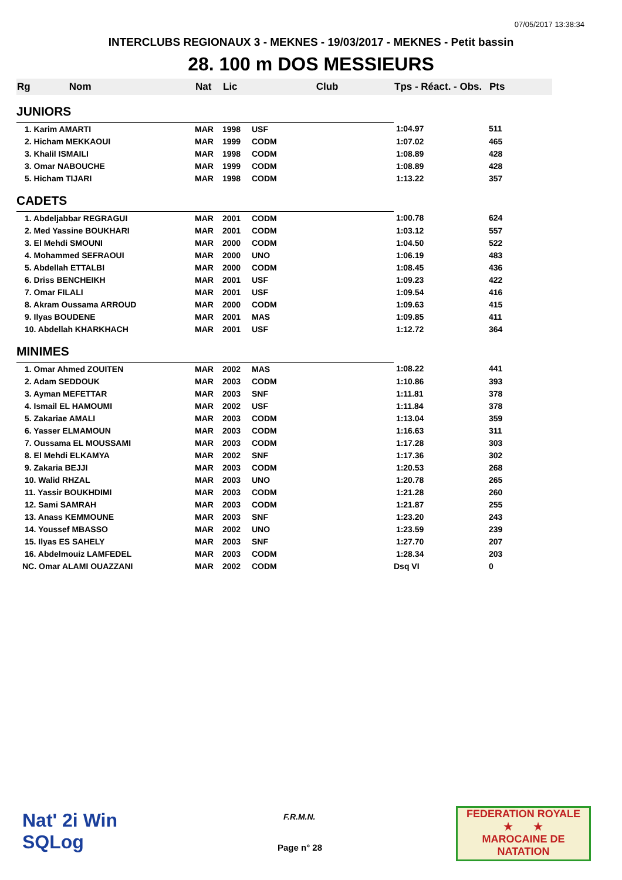07/05/2017 13:38:34
INTERCLUBS REGIONAUX 3 - MEKNES - 19/03/2017 - MEKNES - Petit bassin
28. 100 m DOS MESSIEURS
| Rg Nom | | Nat | Lic | Club | Tps - Réact. - Obs. | Pts |
| --- | --- | --- | --- | --- | --- | --- |
| JUNIORS | | | | | | |
| 1. Karim AMARTI | | MAR | 1998 | USF | 1:04.97 | 511 |
| 2. Hicham MEKKAOUI | | MAR | 1999 | CODM | 1:07.02 | 465 |
| 3. Khalil ISMAILI | | MAR | 1998 | CODM | 1:08.89 | 428 |
| 3. Omar NABOUCHE | | MAR | 1999 | CODM | 1:08.89 | 428 |
| 5. Hicham TIJARI | | MAR | 1998 | CODM | 1:13.22 | 357 |
| CADETS | | | | | | |
| 1. Abdeljabbar REGRAGUI | | MAR | 2001 | CODM | 1:00.78 | 624 |
| 2. Med Yassine BOUKHARI | | MAR | 2001 | CODM | 1:03.12 | 557 |
| 3. El Mehdi SMOUNI | | MAR | 2000 | CODM | 1:04.50 | 522 |
| 4. Mohammed SEFRAOUI | | MAR | 2000 | UNO | 1:06.19 | 483 |
| 5. Abdellah ETTALBI | | MAR | 2000 | CODM | 1:08.45 | 436 |
| 6. Driss BENCHEIKH | | MAR | 2001 | USF | 1:09.23 | 422 |
| 7. Omar FILALI | | MAR | 2001 | USF | 1:09.54 | 416 |
| 8. Akram Oussama ARROUD | | MAR | 2000 | CODM | 1:09.63 | 415 |
| 9. Ilyas BOUDENE | | MAR | 2001 | MAS | 1:09.85 | 411 |
| 10. Abdellah KHARKHACH | | MAR | 2001 | USF | 1:12.72 | 364 |
| MINIMES | | | | | | |
| 1. Omar Ahmed ZOUITEN | | MAR | 2002 | MAS | 1:08.22 | 441 |
| 2. Adam SEDDOUK | | MAR | 2003 | CODM | 1:10.86 | 393 |
| 3. Ayman MEFETTAR | | MAR | 2003 | SNF | 1:11.81 | 378 |
| 4. Ismail EL HAMOUMI | | MAR | 2002 | USF | 1:11.84 | 378 |
| 5. Zakariae AMALI | | MAR | 2003 | CODM | 1:13.04 | 359 |
| 6. Yasser ELMAMOUN | | MAR | 2003 | CODM | 1:16.63 | 311 |
| 7. Oussama EL MOUSSAMI | | MAR | 2003 | CODM | 1:17.28 | 303 |
| 8. El Mehdi ELKAMYA | | MAR | 2002 | SNF | 1:17.36 | 302 |
| 9. Zakaria BEJJI | | MAR | 2003 | CODM | 1:20.53 | 268 |
| 10. Walid RHZAL | | MAR | 2003 | UNO | 1:20.78 | 265 |
| 11. Yassir BOUKHDIMI | | MAR | 2003 | CODM | 1:21.28 | 260 |
| 12. Sami SAMRAH | | MAR | 2003 | CODM | 1:21.87 | 255 |
| 13. Anass KEMMOUNE | | MAR | 2003 | SNF | 1:23.20 | 243 |
| 14. Youssef MBASSO | | MAR | 2002 | UNO | 1:23.59 | 239 |
| 15. Ilyas ES SAHELY | | MAR | 2003 | SNF | 1:27.70 | 207 |
| 16. Abdelmouiz LAMFEDEL | | MAR | 2003 | CODM | 1:28.34 | 203 |
| NC. Omar ALAMI OUAZZANI | | MAR | 2002 | CODM | Dsq VI | 0 |
Nat' 2i Win
SQLog
F.R.M.N.
Page n° 28
FEDERATION ROYALE
★ ★
MAROCAINE DE NATATION